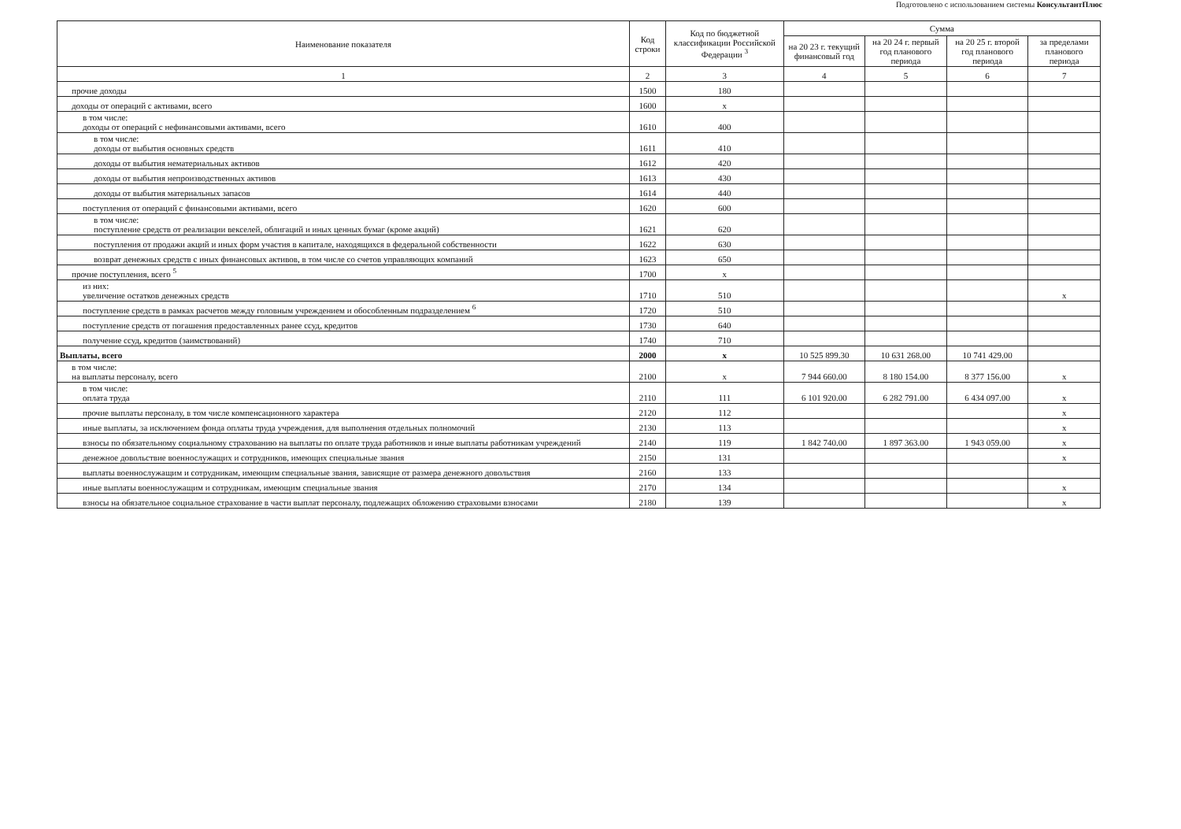Подготовлено с использованием системы КонсультантПлюс
| Наименование показателя | Код строки | Код по бюджетной классификации Российской Федерации <sup>3</sup> | Сумма | | | |
| --- | --- | --- | --- | --- | --- | --- |
| | | | на 20 23 г. текущий финансовый год | на 20 24 г. первый год планового периода | на 20 25 г. второй год планового периода | за пределами планового периода |
| 1 | 2 | 3 | 4 | 5 | 6 | 7 |
| прочие доходы | 1500 | 180 | | | | |
| доходы от операций с активами, всего | 1600 | x | | | | |
| в том числе: доходы от операций с нефинансовыми активами, всего | 1610 | 400 | | | | |
| в том числе: доходы от выбытия основных средств | 1611 | 410 | | | | |
| доходы от выбытия нематериальных активов | 1612 | 420 | | | | |
| доходы от выбытия непроизводственных активов | 1613 | 430 | | | | |
| доходы от выбытия материальных запасов | 1614 | 440 | | | | |
| поступления от операций с финансовыми активами, всего | 1620 | 600 | | | | |
| в том числе: поступление средств от реализации векселей, облигаций и иных ценных бумаг (кроме акций) | 1621 | 620 | | | | |
| поступления от продажи акций и иных форм участия в капитале, находящихся в федеральной собственности | 1622 | 630 | | | | |
| возврат денежных средств с иных финансовых активов, в том числе со счетов управляющих компаний | 1623 | 650 | | | | |
| прочие поступления, всего <sup>5</sup> | 1700 | x | | | | |
| из них: увеличение остатков денежных средств | 1710 | 510 | | | | x |
| поступление средств в рамках расчетов между головным учреждением и обособленным подразделением <sup>6</sup> | 1720 | 510 | | | | |
| поступление средств от погашения предоставленных ранее ссуд, кредитов | 1730 | 640 | | | | |
| получение ссуд, кредитов (заимствований) | 1740 | 710 | | | | |
| Выплаты, всего | 2000 | x | 10 525 899.30 | 10 631 268.00 | 10 741 429.00 | |
| в том числе: на выплаты персоналу, всего | 2100 | x | 7 944 660.00 | 8 180 154.00 | 8 377 156.00 | x |
| в том числе: оплата труда | 2110 | 111 | 6 101 920.00 | 6 282 791.00 | 6 434 097.00 | x |
| прочие выплаты персоналу, в том числе компенсационного характера | 2120 | 112 | | | | x |
| иные выплаты, за исключением фонда оплаты труда учреждения, для выполнения отдельных полномочий | 2130 | 113 | | | | x |
| взносы по обязательному социальному страхованию на выплаты по оплате труда работников и иные выплаты работникам учреждений | 2140 | 119 | 1 842 740.00 | 1 897 363.00 | 1 943 059.00 | x |
| денежное довольствие военнослужащих и сотрудников, имеющих специальные звания | 2150 | 131 | | | | x |
| выплаты военнослужащим и сотрудникам, имеющим специальные звания, зависящие от размера денежного довольствия | 2160 | 133 | | | | |
| иные выплаты военнослужащим и сотрудникам, имеющим специальные звания | 2170 | 134 | | | | x |
| взносы на обязательное социальное страхование в части выплат персоналу, подлежащих обложению страховыми взносами | 2180 | 139 | | | | x |